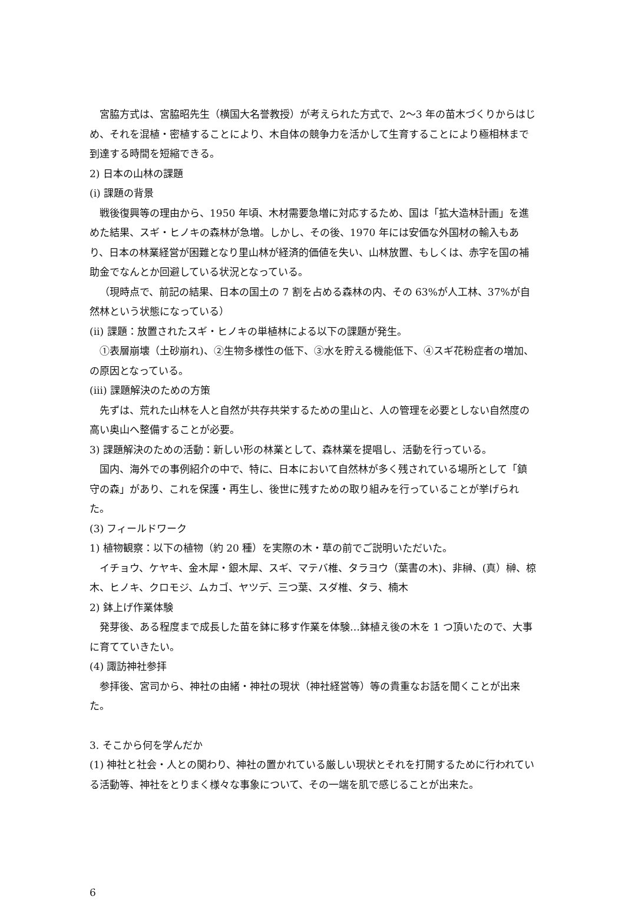宮脇方式は、宮脇昭先生（横国大名誉教授）が考えられた方式で、2〜3 年の苗木づくりからはじめ、それを混植・密植することにより、木自体の競争力を活かして生育することにより極相林まで到達する時間を短縮できる。
2) 日本の山林の課題
(i) 課題の背景
戦後復興等の理由から、1950 年頃、木材需要急増に対応するため、国は「拡大造林計画」を進めた結果、スギ・ヒノキの森林が急増。しかし、その後、1970 年には安価な外国材の輸入もあり、日本の林業経営が困難となり里山林が経済的価値を失い、山林放置、もしくは、赤字を国の補助金でなんとか回避している状況となっている。
（現時点で、前記の結果、日本の国土の 7 割を占める森林の内、その 63%が人工林、37%が自然林という状態になっている）
(ii) 課題：放置されたスギ・ヒノキの単植林による以下の課題が発生。
①表層崩壊（土砂崩れ)、②生物多様性の低下、③水を貯える機能低下、④スギ花粉症者の増加、の原因となっている。
(iii) 課題解決のための方策
先ずは、荒れた山林を人と自然が共存共栄するための里山と、人の管理を必要としない自然度の高い奥山へ整備することが必要。
3) 課題解決のための活動：新しい形の林業として、森林業を提唱し、活動を行っている。
国内、海外での事例紹介の中で、特に、日本において自然林が多く残されている場所として「鎮守の森」があり、これを保護・再生し、後世に残すための取り組みを行っていることが挙げられた。
(3) フィールドワーク
1) 植物観察：以下の植物（約 20 種）を実際の木・草の前でご説明いただいた。
イチョウ、ケヤキ、金木犀・銀木犀、スギ、マテバ椎、タラヨウ（葉書の木)、非榊、(真）榊、椋木、ヒノキ、クロモジ、ムカゴ、ヤツデ、三つ葉、スダ椎、タラ、楠木
2) 鉢上げ作業体験
発芽後、ある程度まで成長した苗を鉢に移す作業を体験…鉢植え後の木を 1 つ頂いたので、大事に育てていきたい。
(4) 諏訪神社参拝
参拝後、宮司から、神社の由緒・神社の現状（神社経営等）等の貴重なお話を聞くことが出来た。
3. そこから何を学んだか
(1) 神社と社会・人との関わり、神社の置かれている厳しい現状とそれを打開するために行われている活動等、神社をとりまく様々な事象について、その一端を肌で感じることが出来た。
6